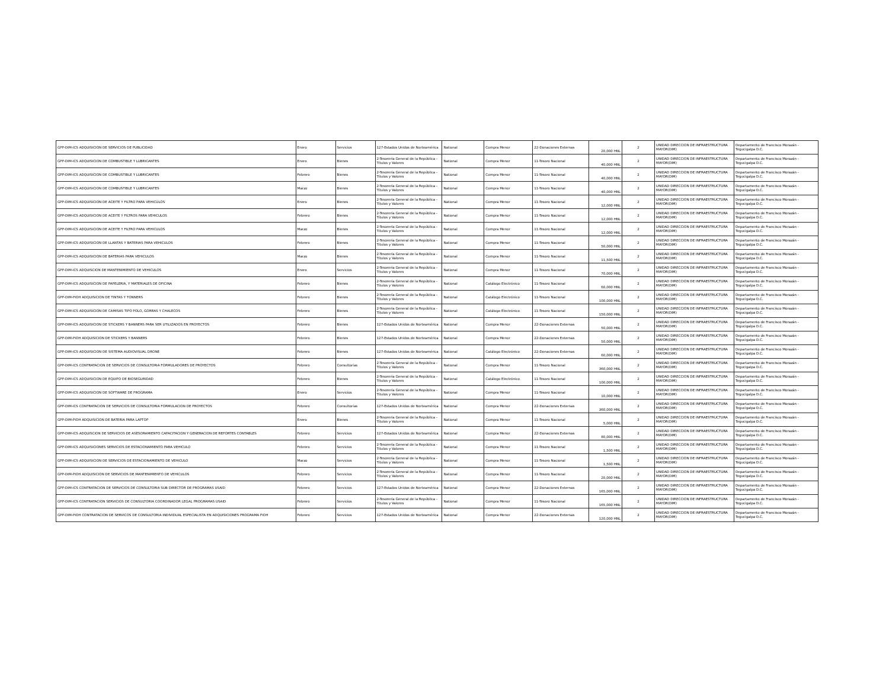| GPP-DIM-ICS ADQUISICION DE SERVICIOS DE PUBLICIDAD | Enero | Servicios | 127-Estados Unidos de Norteamérica | National | Compra Menor | 22-Donaciones Externas | 20,000 HNL | 2 | UNIDAD DIRECCION DE INFRAESTRUCTURA MAYOR(DIM) | Departamento de Francisco Morazán - Tegucigalpa D.C. |
| GPP-DIM-ICS ADQUISICION DE COMBUSTIBLE Y LUBRICANTES | Enero | Bienes | 2-Tesorería General de la República - Títulos y Valores | National | Compra Menor | 11-Tesoro Nacional | 40,000 HNL | 2 | UNIDAD DIRECCION DE INFRAESTRUCTURA MAYOR(DIM) | Departamento de Francisco Morazán - Tegucigalpa D.C. |
| GPP-DIM-ICS ADQUISICION DE COMBUSTIBLE Y LUBRICANTES | Febrero | Bienes | 2-Tesorería General de la República - Títulos y Valores | National | Compra Menor | 11-Tesoro Nacional | 40,000 HNL | 2 | UNIDAD DIRECCION DE INFRAESTRUCTURA MAYOR(DIM) | Departamento de Francisco Morazán - Tegucigalpa D.C. |
| GPP-DIM-ICS ADQUISICION DE COMBUSTIBLE Y LUBRICANTES | Marzo | Bienes | 2-Tesorería General de la República - Títulos y Valores | National | Compra Menor | 11-Tesoro Nacional | 40,000 HNL | 2 | UNIDAD DIRECCION DE INFRAESTRUCTURA MAYOR(DIM) | Departamento de Francisco Morazán - Tegucigalpa D.C. |
| GPP-DIM-ICS ADQUISICION DE ACEITE Y FILTRO PARA VEHICULOS | Enero | Bienes | 2-Tesorería General de la República - Títulos y Valores | National | Compra Menor | 11-Tesoro Nacional | 12,000 HNL | 2 | UNIDAD DIRECCION DE INFRAESTRUCTURA MAYOR(DIM) | Departamento de Francisco Morazán - Tegucigalpa D.C. |
| GPP-DIM-ICS ADQUISICION DE ACEITE Y FILTROS PARA VEHICULOS | Febrero | Bienes | 2-Tesorería General de la República - Títulos y Valores | National | Compra Menor | 11-Tesoro Nacional | 12,000 HNL | 2 | UNIDAD DIRECCION DE INFRAESTRUCTURA MAYOR(DIM) | Departamento de Francisco Morazán - Tegucigalpa D.C. |
| GPP-DIM-ICS ADQUISICION DE ACEITE Y FILTRO PARA VEHICULOS | Marzo | Bienes | 2-Tesorería General de la República - Títulos y Valores | National | Compra Menor | 11-Tesoro Nacional | 12,000 HNL | 2 | UNIDAD DIRECCION DE INFRAESTRUCTURA MAYOR(DIM) | Departamento de Francisco Morazán - Tegucigalpa D.C. |
| GPP-DIM-ICS ADQUISICION DE LLANTAS Y BATERIAS PARA VEHICULOS | Febrero | Bienes | 2-Tesorería General de la República - Títulos y Valores | National | Compra Menor | 11-Tesoro Nacional | 50,000 HNL | 2 | UNIDAD DIRECCION DE INFRAESTRUCTURA MAYOR(DIM) | Departamento de Francisco Morazán - Tegucigalpa D.C. |
| GPP-DIM-ICS ADQUISICION DE BATERIAS PARA VEHICULOS | Marzo | Bienes | 2-Tesorería General de la República - Títulos y Valores | National | Compra Menor | 11-Tesoro Nacional | 11,500 HNL | 2 | UNIDAD DIRECCION DE INFRAESTRUCTURA MAYOR(DIM) | Departamento de Francisco Morazán - Tegucigalpa D.C. |
| GPP-DIM-ICS ADQUISCION DE MANTENIMIENTO DE VEHICULOS | Enero | Servicios | 2-Tesorería General de la República - Títulos y Valores | National | Compra Menor | 11-Tesoro Nacional | 70,000 HNL | 2 | UNIDAD DIRECCION DE INFRAESTRUCTURA MAYOR(DIM) | Departamento de Francisco Morazán - Tegucigalpa D.C. |
| GPP-DIM-ICS ADQUISICION DE PAPELERIA, Y MATERIALES DE OFICINA | Febrero | Bienes | 2-Tesorería General de la República - Títulos y Valores | National | Catálogo Electrónico | 11-Tesoro Nacional | 60,000 HNL | 2 | UNIDAD DIRECCION DE INFRAESTRUCTURA MAYOR(DIM) | Departamento de Francisco Morazán - Tegucigalpa D.C. |
| GPP-DIM-PIOH ADQUISICION DE TINTAS Y TONNERS | Febrero | Bienes | 2-Tesorería General de la República - Títulos y Valores | National | Catálogo Electrónico | 11-Tesoro Nacional | 100,000 HNL | 2 | UNIDAD DIRECCION DE INFRAESTRUCTURA MAYOR(DIM) | Departamento de Francisco Morazán - Tegucigalpa D.C. |
| GPP-DIM-ICS ADQUISICION DE CAMISAS TIPO POLO, GORRAS Y CHALECOS | Febrero | Bienes | 2-Tesorería General de la República - Títulos y Valores | National | Catálogo Electrónico | 11-Tesoro Nacional | 150,000 HNL | 2 | UNIDAD DIRECCION DE INFRAESTRUCTURA MAYOR(DIM) | Departamento de Francisco Morazán - Tegucigalpa D.C. |
| GPP-DIM-ICS ADQUISICION DE STICKERS Y BANNERS PARA SER UTILIZADOS EN PROYECTOS | Febrero | Bienes | 127-Estados Unidos de Norteamérica | National | Compra Menor | 22-Donaciones Externas | 50,000 HNL | 2 | UNIDAD DIRECCION DE INFRAESTRUCTURA MAYOR(DIM) | Departamento de Francisco Morazán - Tegucigalpa D.C. |
| GPP-DIM-PIOH ADQUISICION DE STICKERS Y BANNERS | Febrero | Bienes | 127-Estados Unidos de Norteamérica | National | Compra Menor | 22-Donaciones Externas | 50,000 HNL | 2 | UNIDAD DIRECCION DE INFRAESTRUCTURA MAYOR(DIM) | Departamento de Francisco Morazán - Tegucigalpa D.C. |
| GPP-DIM-ICS ADQUISICION DE SISTEMA AUDIOVISUAL DRONE | Febrero | Bienes | 127-Estados Unidos de Norteamérica | National | Catálogo Electrónico | 22-Donaciones Externas | 60,000 HNL | 2 | UNIDAD DIRECCION DE INFRAESTRUCTURA MAYOR(DIM) | Departamento de Francisco Morazán - Tegucigalpa D.C. |
| GPP-DIM-ICS CONTRATACION DE SERVICIOS DE CONSULTORIA FORMULADORES DE PROYECTOS | Febrero | Consultorías | 2-Tesorería General de la República - Títulos y Valores | National | Compra Menor | 11-Tesoro Nacional | 360,000 HNL | 2 | UNIDAD DIRECCION DE INFRAESTRUCTURA MAYOR(DIM) | Departamento de Francisco Morazán - Tegucigalpa D.C. |
| GPP-DIM-ICS ADQUISICION DE EQUIPO DE BIOSEGURIDAD | Febrero | Bienes | 2-Tesorería General de la República - Títulos y Valores | National | Catálogo Electrónico | 11-Tesoro Nacional | 100,000 HNL | 2 | UNIDAD DIRECCION DE INFRAESTRUCTURA MAYOR(DIM) | Departamento de Francisco Morazán - Tegucigalpa D.C. |
| GPP-DIM-ICS ADQUISICION DE SOFTWARE DE PROGRAMA | Enero | Servicios | 2-Tesorería General de la República - Títulos y Valores | National | Compra Menor | 11-Tesoro Nacional | 10,000 HNL | 2 | UNIDAD DIRECCION DE INFRAESTRUCTURA MAYOR(DIM) | Departamento de Francisco Morazán - Tegucigalpa D.C. |
| GPP-DIM-ICS CONTRATACION DE SERVICIOS DE CONSULTORIA FORMULACION DE PROYECTOS | Febrero | Consultorías | 127-Estados Unidos de Norteamérica | National | Compra Menor | 22-Donaciones Externas | 360,000 HNL | 2 | UNIDAD DIRECCION DE INFRAESTRUCTURA MAYOR(DIM) | Departamento de Francisco Morazán - Tegucigalpa D.C. |
| GPP-DIM-PIOH ADQUISICION DE BATERIA PARA LAPTOP | Enero | Bienes | 2-Tesorería General de la República - Títulos y Valores | National | Compra Menor | 11-Tesoro Nacional | 5,000 HNL | 2 | UNIDAD DIRECCION DE INFRAESTRUCTURA MAYOR(DIM) | Departamento de Francisco Morazán - Tegucigalpa D.C. |
| GPP-DIM-ICS ADQUISCION DE SERVICIOS DE ASESORAMIENTO CAPACITACION Y GENERACION DE REPORTES CONTABLES | Febrero | Servicios | 127-Estados Unidos de Norteamérica | National | Compra Menor | 22-Donaciones Externas | 80,000 HNL | 2 | UNIDAD DIRECCION DE INFRAESTRUCTURA MAYOR(DIM) | Departamento de Francisco Morazán - Tegucigalpa D.C. |
| GPP-DIM-ICS ADQUISICIONES SERVICIOS DE ESTACIONAMIENTO PARA VEHICULO | Febrero | Servicios | 2-Tesorería General de la República - Títulos y Valores | National | Compra Menor | 11-Tesoro Nacional | 1,500 HNL | 2 | UNIDAD DIRECCION DE INFRAESTRUCTURA MAYOR(DIM) | Departamento de Francisco Morazán - Tegucigalpa D.C. |
| GPP-DIM-ICS ADQUISICION DE SERVICIOS DE ESTACIONAMIENTO DE VEHICULO | Marzo | Servicios | 2-Tesorería General de la República - Títulos y Valores | National | Compra Menor | 11-Tesoro Nacional | 1,500 HNL | 2 | UNIDAD DIRECCION DE INFRAESTRUCTURA MAYOR(DIM) | Departamento de Francisco Morazán - Tegucigalpa D.C. |
| GPP-DIM-PIOH ADQUISICION DE SERVICIOS DE MANTENIMIENTO DE VEHICULOS | Febrero | Servicios | 2-Tesorería General de la República - Títulos y Valores | National | Compra Menor | 11-Tesoro Nacional | 20,000 HNL | 2 | UNIDAD DIRECCION DE INFRAESTRUCTURA MAYOR(DIM) | Departamento de Francisco Morazán - Tegucigalpa D.C. |
| GPP-DIM-ICS CONTRATACION DE SERVICIOS DE CONSULTORIA SUB DIRECTOR DE PROGRAMAS USAID | Febrero | Servicios | 127-Estados Unidos de Norteamérica | National | Compra Menor | 22-Donaciones Externas | 165,000 HNL | 2 | UNIDAD DIRECCION DE INFRAESTRUCTURA MAYOR(DIM) | Departamento de Francisco Morazán - Tegucigalpa D.C. |
| GPP-DIM-ICS CONTRATACION SERVICIOS DE CONSULTORIA COORDINADOR LEGAL PROGRAMAS USAID | Febrero | Servicios | 2-Tesorería General de la República - Títulos y Valores | National | Compra Menor | 11-Tesoro Nacional | 165,000 HNL | 2 | UNIDAD DIRECCION DE INFRAESTRUCTURA MAYOR(DIM) | Departamento de Francisco Morazán - Tegucigalpa D.C. |
| GPP-DIM-PIOH CONTRATACION DE SERVICOS DE CONSULTORIA INDIVIDUAL ESPECIALISTA EN ADQUISICIONES PROGRAMA PIOH | Febrero | Servicios | 127-Estados Unidos de Norteamérica | National | Compra Menor | 22-Donaciones Externas | 120,000 HNL | 2 | UNIDAD DIRECCION DE INFRAESTRUCTURA MAYOR(DIM) | Departamento de Francisco Morazán - Tegucigalpa D.C. |